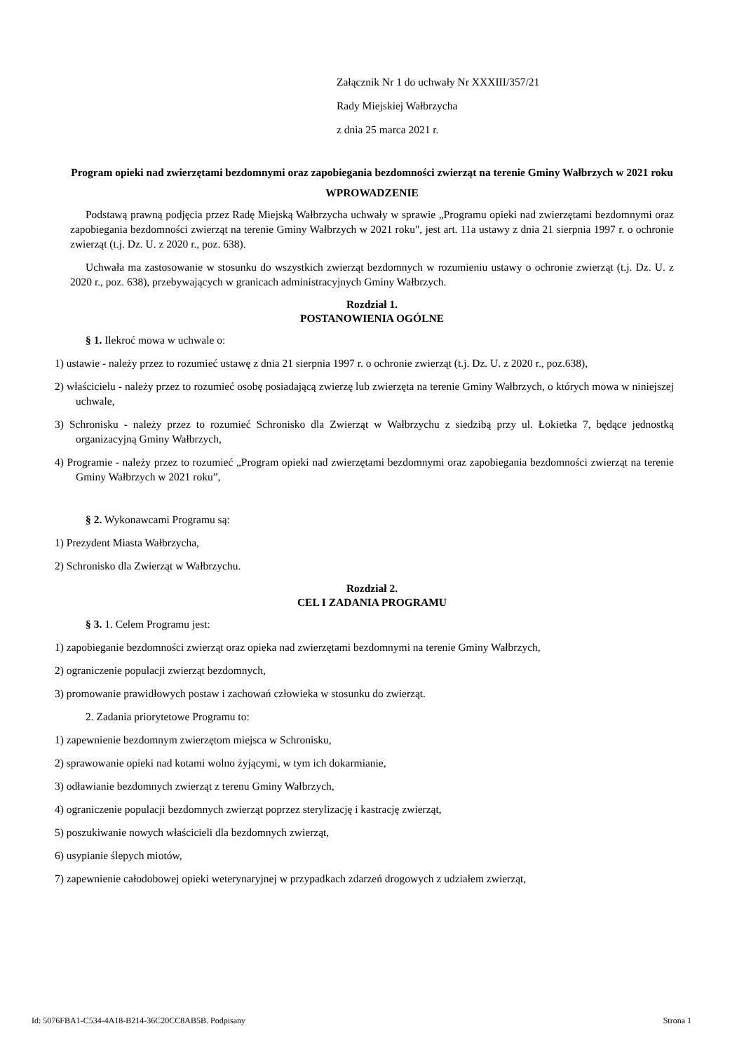Załącznik Nr 1 do uchwały Nr XXXIII/357/21
Rady Miejskiej Wałbrzycha
z dnia 25 marca 2021 r.
Program opieki nad zwierzętami bezdomnymi oraz zapobiegania bezdomności zwierząt na terenie Gminy Wałbrzych w 2021 roku
WPROWADZENIE
Podstawą prawną podjęcia przez Radę Miejską Wałbrzycha uchwały w sprawie „Programu opieki nad zwierzętami bezdomnymi oraz zapobiegania bezdomności zwierząt na terenie Gminy Wałbrzych w 2021 roku", jest art. 11a ustawy z dnia 21 sierpnia 1997 r. o ochronie zwierząt (t.j. Dz. U. z 2020 r., poz. 638).
Uchwała ma zastosowanie w stosunku do wszystkich zwierząt bezdomnych w rozumieniu ustawy o ochronie zwierząt (t.j. Dz. U. z 2020 r., poz. 638), przebywających w granicach administracyjnych Gminy Wałbrzych.
Rozdział 1.
POSTANOWIENIA OGÓLNE
§ 1. Ilekroć mowa w uchwale o:
1) ustawie - należy przez to rozumieć ustawę z dnia 21 sierpnia 1997 r. o ochronie zwierząt (t.j. Dz. U. z 2020 r., poz.638),
2) właścicielu - należy przez to rozumieć osobę posiadającą zwierzę lub zwierzęta na terenie Gminy Wałbrzych, o których mowa w niniejszej uchwale,
3) Schronisku - należy przez to rozumieć Schronisko dla Zwierząt w Wałbrzychu z siedzibą przy ul. Łokietka 7, będące jednostką organizacyjną Gminy Wałbrzych,
4) Programie - należy przez to rozumieć „Program opieki nad zwierzętami bezdomnymi oraz zapobiegania bezdomności zwierząt na terenie Gminy Wałbrzych w 2021 roku”,
§ 2. Wykonawcami Programu są:
1) Prezydent Miasta Wałbrzycha,
2) Schronisko dla Zwierząt w Wałbrzychu.
Rozdział 2.
CEL I ZADANIA PROGRAMU
§ 3. 1. Celem Programu jest:
1) zapobieganie bezdomności zwierząt oraz opieka nad zwierzętami bezdomnymi na terenie Gminy Wałbrzych,
2) ograniczenie populacji zwierząt bezdomnych,
3) promowanie prawidłowych postaw i zachowań człowieka w stosunku do zwierząt.
2. Zadania priorytetowe Programu to:
1) zapewnienie bezdomnym zwierzętom miejsca w Schronisku,
2) sprawowanie opieki nad kotami wolno żyjącymi, w tym ich dokarmianie,
3) odławianie bezdomnych zwierząt z terenu Gminy Wałbrzych,
4) ograniczenie populacji bezdomnych zwierząt poprzez sterylizację i kastrację zwierząt,
5) poszukiwanie nowych właścicieli dla bezdomnych zwierząt,
6) usypianie ślepych miotów,
7) zapewnienie całodobowej opieki weterynaryjnej w przypadkach zdarzeń drogowych z udziałem zwierząt,
Id: 5076FBA1-C534-4A18-B214-36C20CC8AB5B. Podpisany Strona 1